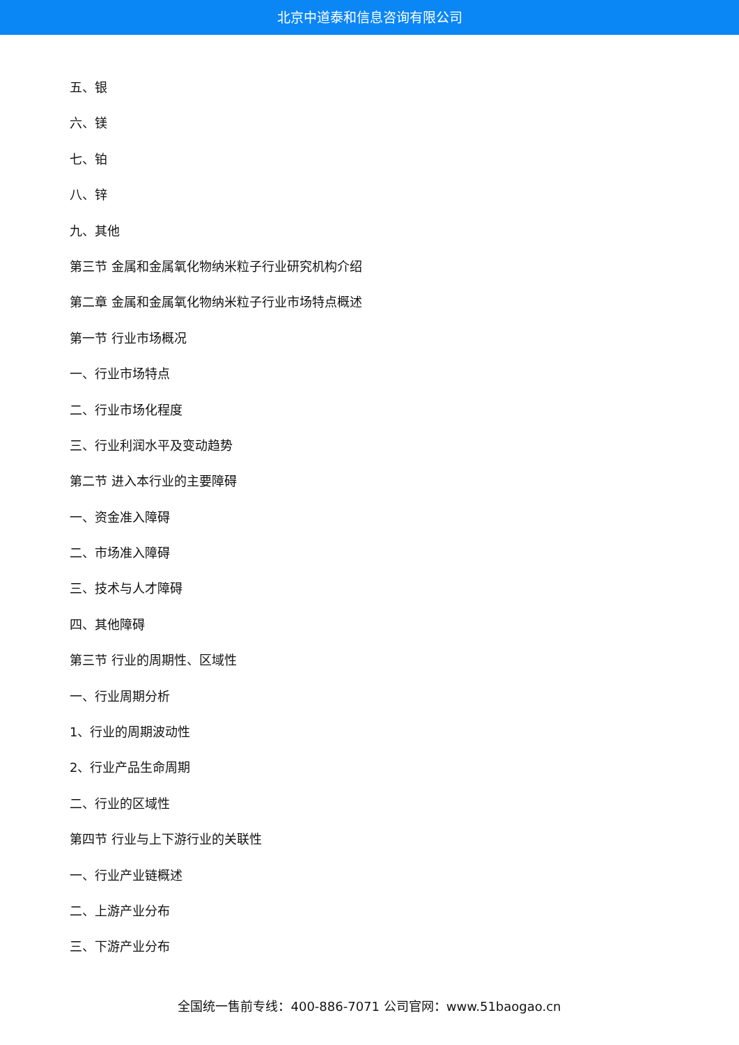北京中道泰和信息咨询有限公司
五、银
六、镁
七、铂
八、锌
九、其他
第三节 金属和金属氧化物纳米粒子行业研究机构介绍
第二章 金属和金属氧化物纳米粒子行业市场特点概述
第一节 行业市场概况
一、行业市场特点
二、行业市场化程度
三、行业利润水平及变动趋势
第二节 进入本行业的主要障碍
一、资金准入障碍
二、市场准入障碍
三、技术与人才障碍
四、其他障碍
第三节 行业的周期性、区域性
一、行业周期分析
1、行业的周期波动性
2、行业产品生命周期
二、行业的区域性
第四节 行业与上下游行业的关联性
一、行业产业链概述
二、上游产业分布
三、下游产业分布
全国统一售前专线：400-886-7071 公司官网：www.51baogao.cn